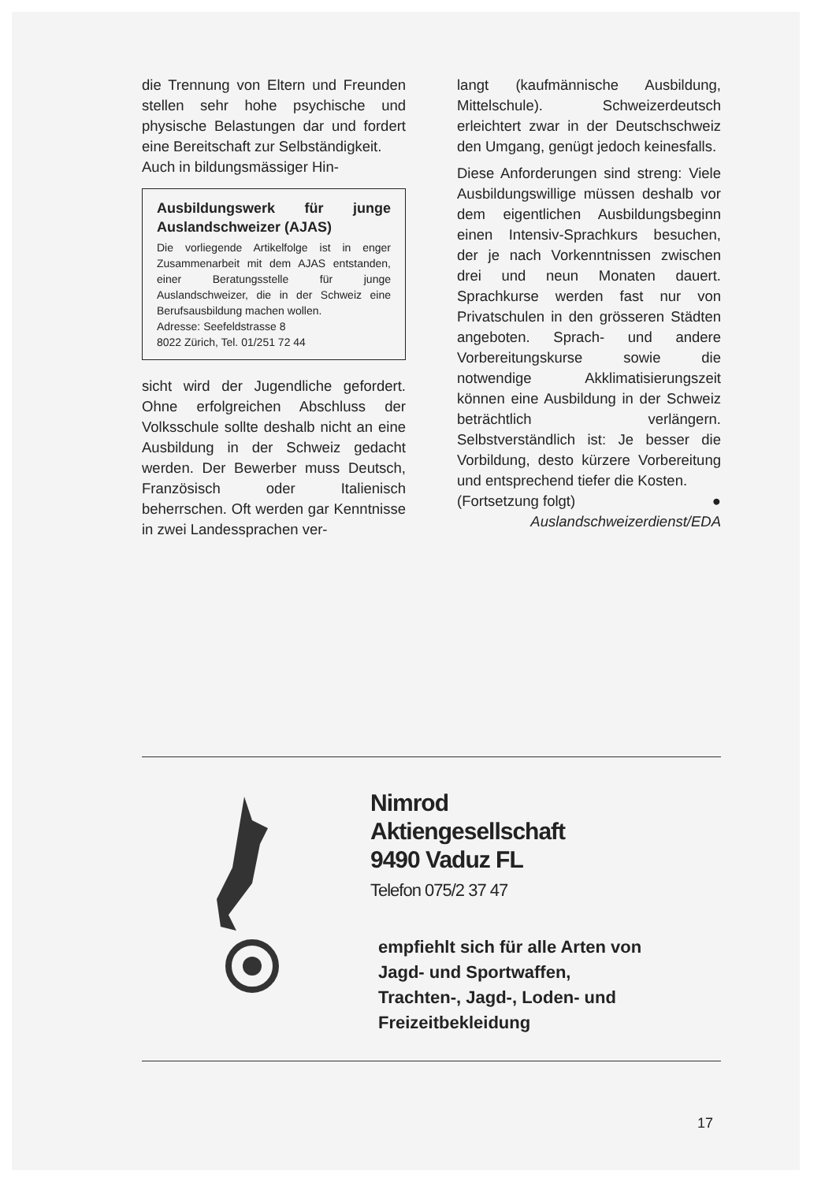die Trennung von Eltern und Freunden stellen sehr hohe psychische und physische Belastungen dar und fordert eine Bereitschaft zur Selbständigkeit.
Auch in bildungsmässiger Hin-
Ausbildungswerk für junge Auslandschweizer (AJAS)
Die vorliegende Artikelfolge ist in enger Zusammenarbeit mit dem AJAS entstanden, einer Beratungsstelle für junge Auslandschweizer, die in der Schweiz eine Berufsausbildung machen wollen.
Adresse: Seefeldstrasse 8
8022 Zürich, Tel. 01/251 72 44
sicht wird der Jugendliche gefordert. Ohne erfolgreichen Abschluss der Volksschule sollte deshalb nicht an eine Ausbildung in der Schweiz gedacht werden. Der Bewerber muss Deutsch, Französisch oder Italienisch beherrschen. Oft werden gar Kenntnisse in zwei Landessprachen ver-
langt (kaufmännische Ausbildung, Mittelschule). Schweizerdeutsch erleichtert zwar in der Deutschschweiz den Umgang, genügt jedoch keinesfalls.
Diese Anforderungen sind streng: Viele Ausbildungswillige müssen deshalb vor dem eigentlichen Ausbildungsbeginn einen Intensiv-Sprachkurs besuchen, der je nach Vorkenntnissen zwischen drei und neun Monaten dauert. Sprachkurse werden fast nur von Privatschulen in den grösseren Städten angeboten. Sprach- und andere Vorbereitungskurse sowie die notwendige Akklimatisierungszeit können eine Ausbildung in der Schweiz beträchtlich verlängern. Selbstverständlich ist: Je besser die Vorbildung, desto kürzere Vorbereitung und entsprechend tiefer die Kosten.
(Fortsetzung folgt) ●
Auslandschweizerdienst/EDA
Nimrod
Aktiengesellschaft
9490 Vaduz FL
Telefon 075/2 37 47
empfiehlt sich für alle Arten von
Jagd- und Sportwaffen,
Trachten-, Jagd-, Loden- und
Freizeitbekleidung
17